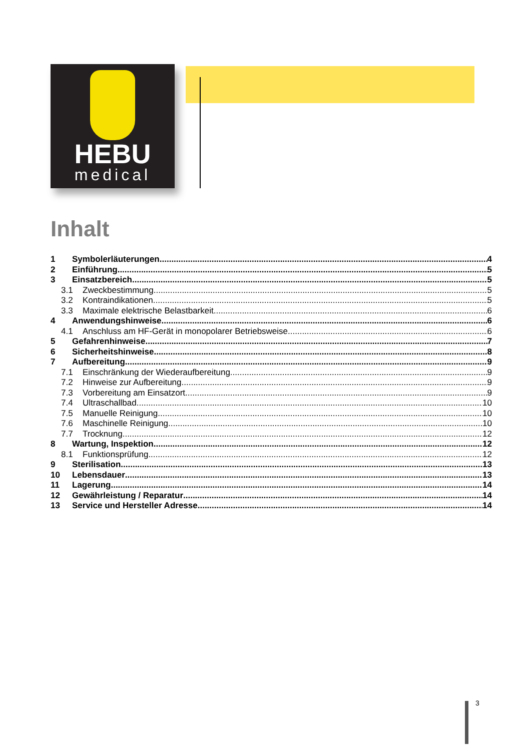HEBU
medical
Inhalt
1 Symbolerläuterungen 4
2 Einführung 5
3 Einsatzbereich 5
3.1 Zweckbestimmung 5
3.2 Kontraindikationen 5
3.3 Maximale elektrische Belastbarkeit 6
4 Anwendungshinweise 6
4.1 Anschluss am HF-Gerät in monopolarer Betriebsweise 6
5 Gefahrenhinweise 7
6 Sicherheitshinweise 8
7 Aufbereitung 9
7.1 Einschränkung der Wiederaufbereitung 9
7.2 Hinweise zur Aufbereitung 9
7.3 Vorbereitung am Einsatzort 9
7.4 Ultraschallbad 10
7.5 Manuelle Reinigung 10
7.6 Maschinelle Reinigung 10
7.7 Trocknung 12
8 Wartung, Inspektion 12
8.1 Funktionsprüfung 12
9 Sterilisation 13
10 Lebensdauer 13
11 Lagerung 14
12 Gewährleistung / Reparatur 14
13 Service und Hersteller Adresse 14
3